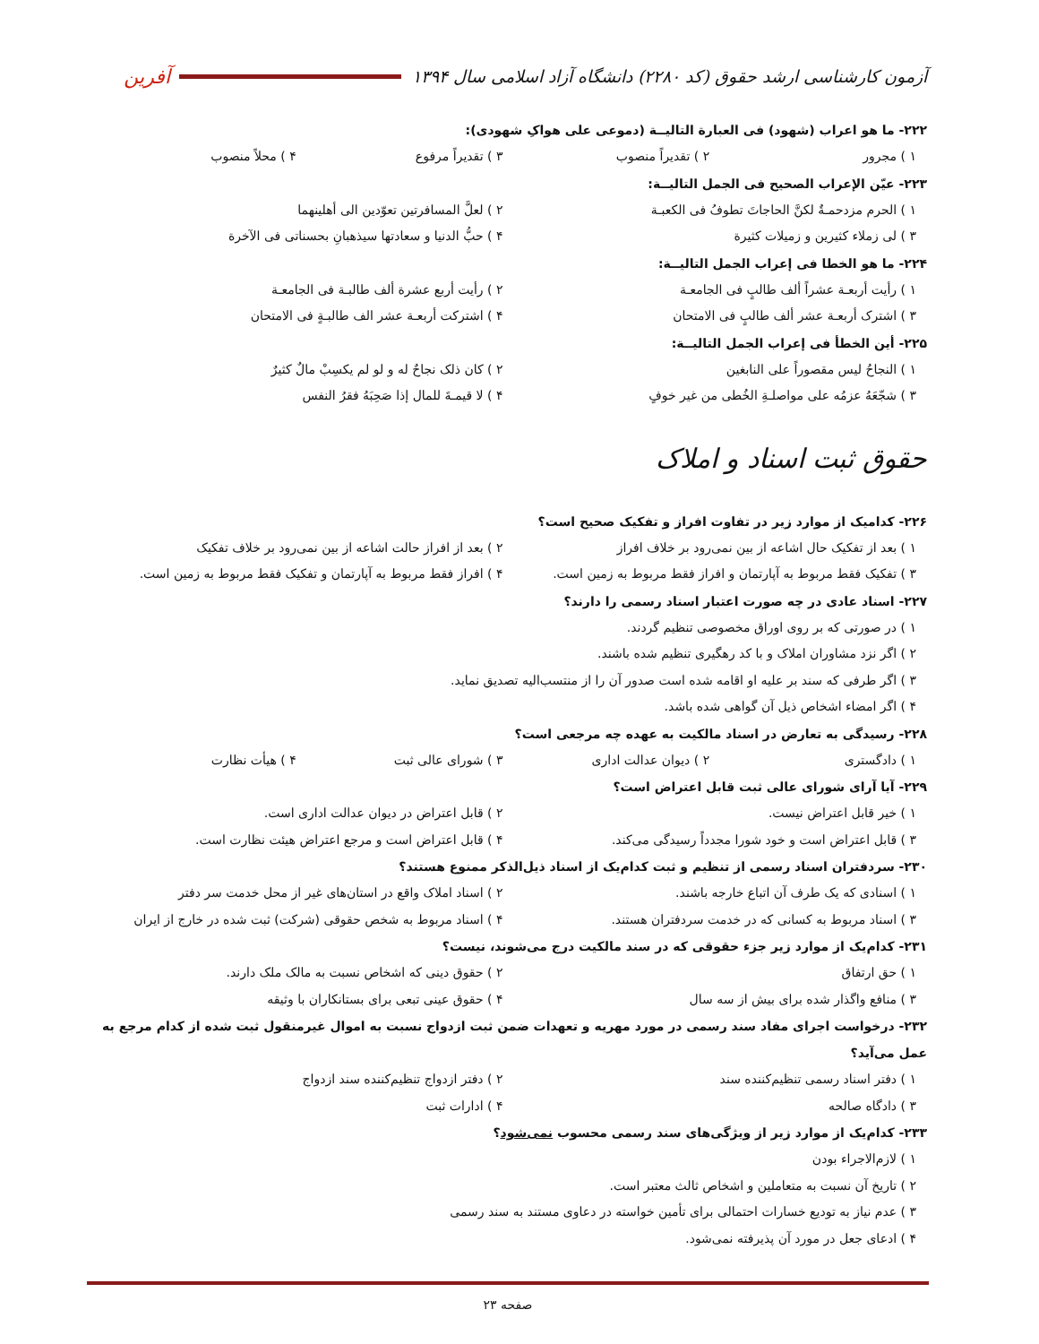آزمون کارشناسی ارشد حقوق (کد ۲۲۸۰) دانشگاه آزاد اسلامی سال ۱۳۹۴
آفرین
۲۲۲- ما هو اعراب (شهود) فی العبارة التالیــة (دموعی علی هواکِ شهودی):
۱ ) مجرور ۲ ) تقدیراً منصوب ۳ ) تقدیراً مرفوع ۴ ) محلاً منصوب
۲۲۳- عیّن الإعراب الصحیح فی الجمل التالیــة:
۱ ) الحرم مزدحمـةٌ لکنَّ الحاجاتَ تطوفُ فی الکعبـة ۲ ) لعلَّ المسافرتین تعوّدین الی أهلینهما
۳ ) لی زملاء کثیرین و زمیلات کثیرة ۴ ) حبُّ الدنیا و سعادتها سیذهبانِ بحسناتی فی الآخرة
۲۲۴- ما هو الخطا فی إعراب الجمل التالیــة:
۱ ) رأیت أربعـة عشراً ألف طالبٍ فی الجامعـة ۲ ) رأیت أربع عشرة ألف طالبـة فی الجامعـة
۳ ) اشترک أربعـة عشر ألف طالبٍ فی الامتحان ۴ ) اشترکت أربعـة عشر الف طالبـةٍ فی الامتحان
۲۲۵- أین الخطأ فی إعراب الجمل التالیــة:
۱ ) النجاحُ لیس مقصوراً علی النابغین ۲ ) کان ذلک نجاحٌ له و لو لم یکسِبْ مالٌ کثیرٌ
۳ ) شجّعَهُ عزمُه علی مواصلـةِ الخُطی من غیر خوفٍ ۴ ) لا قیمـةَ للمال إذا صَحِبَهُ فقرُ النفس
حقوق ثبت اسناد و املاک
۲۲۶- کدامیک از موارد زیر در تفاوت افراز و تفکیک صحیح است؟
۱ ) بعد از تفکیک حال اشاعه از بین نمی‌رود بر خلاف افراز ۲ ) بعد از افراز حالت اشاعه از بین نمی‌رود بر خلاف تفکیک
۳ ) تفکیک فقط مربوط به آپارتمان و افراز فقط مربوط به زمین است. ۴ ) افراز فقط مربوط به آپارتمان و تفکیک فقط مربوط به زمین است.
۲۲۷- اسناد عادی در چه صورت اعتبار اسناد رسمی را دارند؟
۱ ) در صورتی که بر روی اوراق مخصوصی تنظیم گردند.
۲ ) اگر نزد مشاوران املاک و با کد رهگیری تنظیم شده باشند.
۳ ) اگر طرفی که سند بر علیه او اقامه شده است صدور آن را از منتسب‌الیه تصدیق نماید.
۴ ) اگر امضاء اشخاص ذیل آن گواهی شده باشد.
۲۲۸- رسیدگی به تعارض در اسناد مالکیت به عهده چه مرجعی است؟
۱ ) دادگستری ۲ ) دیوان عدالت اداری ۳ ) شورای عالی ثبت ۴ ) هیأت نظارت
۲۲۹- آیا آرای شورای عالی ثبت قابل اعتراض است؟
۱ ) خیر قابل اعتراض نیست. ۲ ) قابل اعتراض در دیوان عدالت اداری است.
۳ ) قابل اعتراض است و خود شورا مجدداً رسیدگی می‌کند. ۴ ) قابل اعتراض است و مرجع اعتراض هیئت نظارت است.
۲۳۰- سردفتران اسناد رسمی از تنظیم و ثبت کدام‌یک از اسناد ذیل‌الذکر ممنوع هستند؟
۱ ) اسنادی که یک طرف آن اتباع خارجه باشند. ۲ ) اسناد املاک واقع در استان‌های غیر از محل خدمت سر دفتر
۳ ) اسناد مربوط به کسانی که در خدمت سردفتران هستند. ۴ ) اسناد مربوط به شخص حقوقی (شرکت) ثبت شده در خارج از ایران
۲۳۱- کدام‌یک از موارد زیر جزء حقوقی که در سند مالکیت درج می‌شوند، نیست؟
۱ ) حق ارتفاق ۲ ) حقوق دینی که اشخاص نسبت به مالک ملک دارند.
۳ ) منافع واگذار شده برای بیش از سه سال ۴ ) حقوق عینی تبعی برای بستانکاران با وثیقه
۲۳۲- درخواست اجرای مفاد سند رسمی در مورد مهریه و تعهدات ضمن ثبت ازدواج نسبت به اموال غیرمنقول ثبت شده از کدام مرجع به عمل می‌آید؟
۱ ) دفتر اسناد رسمی تنظیم‌کننده سند ۲ ) دفتر ازدواج تنظیم‌کننده سند ازدواج
۳ ) دادگاه صالحه ۴ ) ادارات ثبت
۲۳۳- کدام‌یک از موارد زیر از ویژگی‌های سند رسمی محسوب نمی‌شود؟
۱ ) لازم‌الاجراء بودن
۲ ) تاریخ آن نسبت به متعاملین و اشخاص ثالث معتبر است.
۳ ) عدم نیاز به تودیع خسارات احتمالی برای تأمین خواسته در دعاوی مستند به سند رسمی
۴ ) ادعای جعل در مورد آن پذیرفته نمی‌شود.
صفحه ۲۳